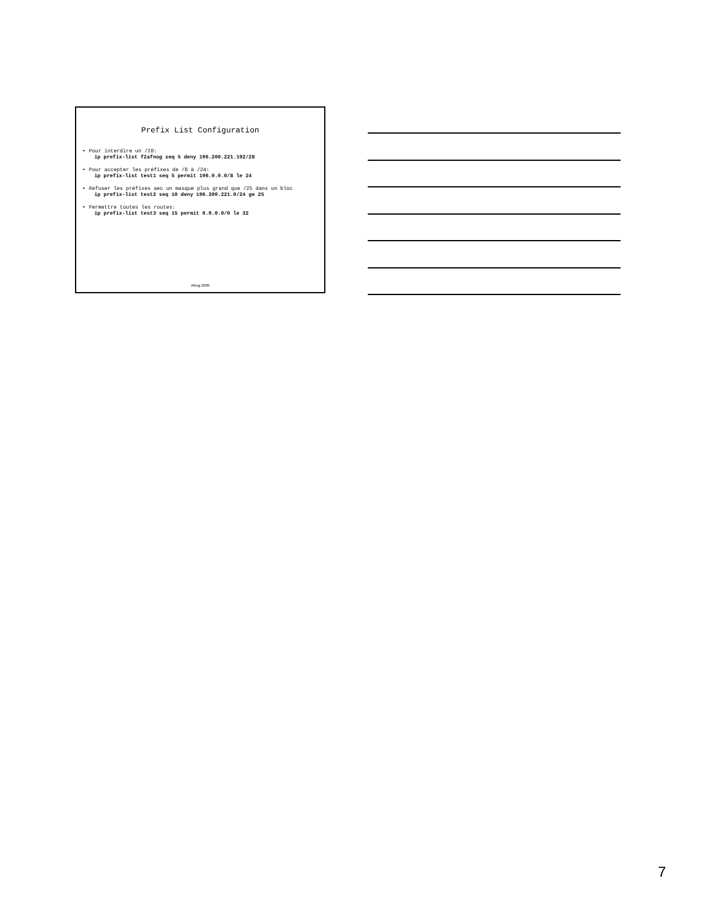Prefix List Configuration
• Pour interdire un /28:
ip prefix-list f2afnog seq 5 deny 196.200.221.192/28
• Pour accepter les préfixes de /8 à /24:
ip prefix-list test1 seq 5 permit 196.0.0.0/8 le 24
• Refuser les préfixes aec un masque plus grand que /25 dans un bloc
ip prefix-list test2 seq 10 deny 196.200.221.0/24 ge 25
• Permettre toutes les routes:
ip prefix-list test3 seq 15 permit 0.0.0.0/0 le 32
Afnog 2009
7